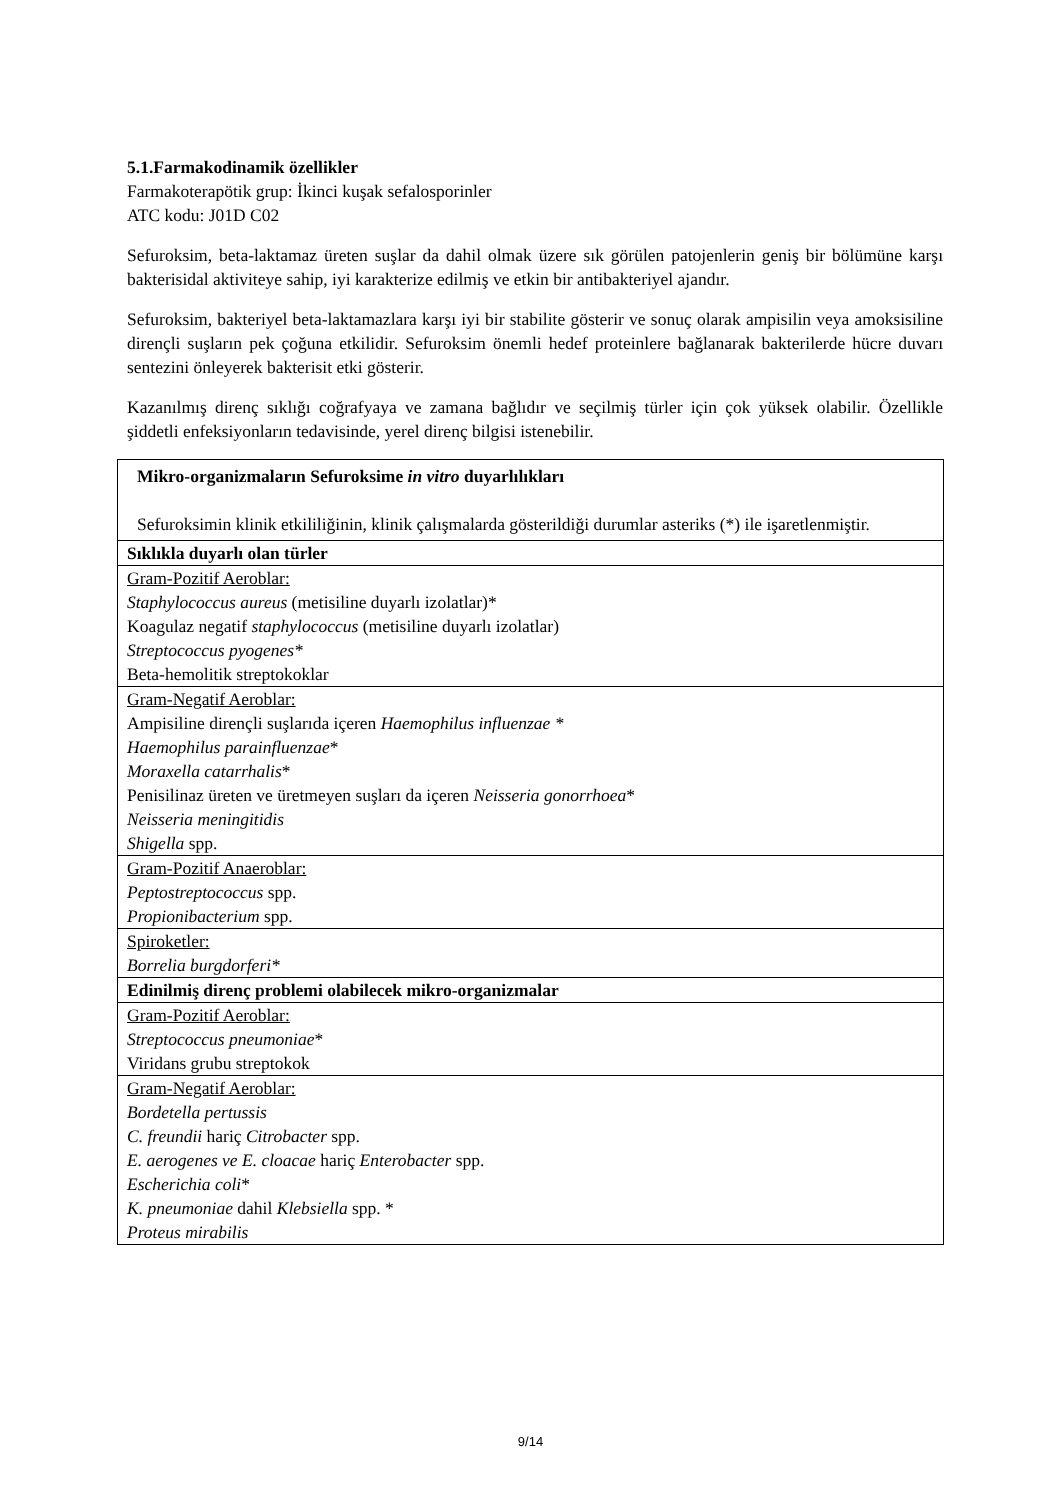5.1.Farmakodinamik özellikler
Farmakoterapötik grup: İkinci kuşak sefalosporinler
ATC kodu: J01D C02
Sefuroksim, beta-laktamaz üreten suşlar da dahil olmak üzere sık görülen patojenlerin geniş bir bölümüne karşı bakterisidal aktiviteye sahip, iyi karakterize edilmiş ve etkin bir antibakteriyel ajandır.
Sefuroksim, bakteriyel beta-laktamazlara karşı iyi bir stabilite gösterir ve sonuç olarak ampisilin veya amoksisiline dirençli suşların pek çoğuna etkilidir. Sefuroksim önemli hedef proteinlere bağlanarak bakterilerde hücre duvarı sentezini önleyerek bakterisit etki gösterir.
Kazanılmış direnç sıklığı coğrafyaya ve zamana bağlıdır ve seçilmiş türler için çok yüksek olabilir. Özellikle şiddetli enfeksiyonların tedavisinde, yerel direnç bilgisi istenebilir.
| Mikro-organizmaların Sefuroksime in vitro duyarlılıkları Sefuroksimin klinik etkililiğinin, klinik çalışmalarda gösterildiği durumlar asteriks (*) ile işaretlenmiştir. |
| Sıklıkla duyarlı olan türler |
| Gram-Pozitif Aeroblar: Staphylococcus aureus (metisiline duyarlı izolatlar)* Koagulaz negatif staphylococcus (metisiline duyarlı izolatlar) Streptococcus pyogenes* Beta-hemolitik streptokoklar |
| Gram-Negatif Aeroblar: Ampisiline dirençli suşlarıda içeren Haemophilus influenzae * Haemophilus parainfluenzae * Moraxella catarrhalis * Penisilinaz üreten ve üretmeyen suşları da içeren Neisseria gonorrhoea * Neisseria meningitidis Shigella spp. |
| Gram-Pozitif Anaeroblar: Peptostreptococcus spp. Propionibacterium spp. |
| Spiroketler: Borrelia burgdorferi* |
| Edinilmiş direnç problemi olabilecek mikro-organizmalar |
| Gram-Pozitif Aeroblar: Streptococcus pneumoniae * Viridans grubu streptokok |
| Gram-Negatif Aeroblar: Bordetella pertussis C. freundii hariç Citrobacter spp. E. aerogenes ve E. cloacae hariç Enterobacter spp. Escherichia coli * K. pneumoniae dahil Klebsiella spp. * Proteus mirabilis |
9/14